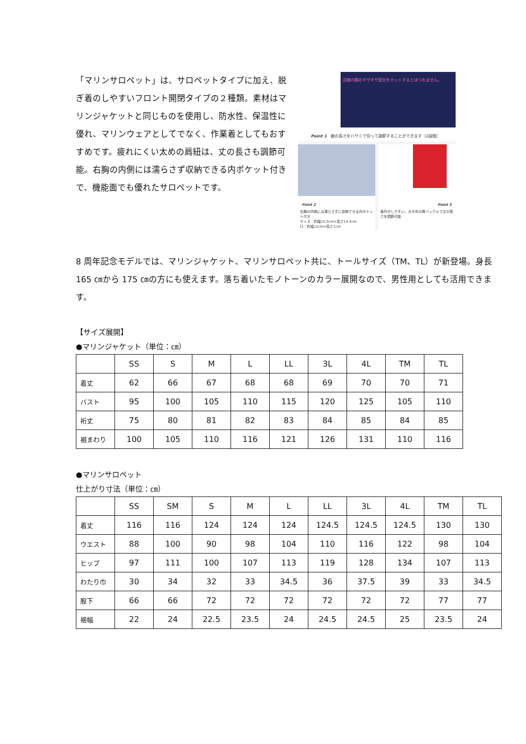「マリンサロペット」は、サロペットタイプに加え、脱ぎ着のしやすいフロント開閉タイプの２種類。素材はマリンジャケットと同じものを使用し、防水性、保温性に優れ、マリンウェアとしてでなく、作業着としてもおすすめです。疲れにくい太めの肩紐は、丈の長さも調節可能。右胸の内側には濡らさず収納できる内ポケット付きで、機能面でも優れたサロペットです。
点線の間のギザギザ部分をカットするとほつれません。
Point 1　裾の長さをハサミで切って調節することができます（2段階）
Point 2
右胸の内側には濡らさずに収納できる内ポケット付き
サイズ：約幅15.5cm×高さ14.5cm
口：約幅12cm×高さ1cm
Point 3
操作がしやすい、大きめの肩バックルで丈の長さを調節可能
8 周年記念モデルでは、マリンジャケット、マリンサロペット共に、トールサイズ（TM、TL）が新登場。身長 165 ㎝から 175 ㎝の方にも使えます。落ち着いたモノトーンのカラー展開なので、男性用としても活用できます。
【サイズ展開】
●マリンジャケット（単位：㎝）
| | SS | S | M | L | LL | 3L | 4L | TM | TL |
| --- | --- | --- | --- | --- | --- | --- | --- | --- | --- |
| 着丈 | 62 | 66 | 67 | 68 | 68 | 69 | 70 | 70 | 71 |
| バスト | 95 | 100 | 105 | 110 | 115 | 120 | 125 | 105 | 110 |
| 裄丈 | 75 | 80 | 81 | 82 | 83 | 84 | 85 | 84 | 85 |
| 裾まわり | 100 | 105 | 110 | 116 | 121 | 126 | 131 | 110 | 116 |
●マリンサロペット
仕上がり寸法（単位：㎝）
| | SS | SM | S | M | L | LL | 3L | 4L | TM | TL |
| --- | --- | --- | --- | --- | --- | --- | --- | --- | --- | --- |
| 着丈 | 116 | 116 | 124 | 124 | 124 | 124.5 | 124.5 | 124.5 | 130 | 130 |
| ウエスト | 88 | 100 | 90 | 98 | 104 | 110 | 116 | 122 | 98 | 104 |
| ヒップ | 97 | 111 | 100 | 107 | 113 | 119 | 128 | 134 | 107 | 113 |
| わたり巾 | 30 | 34 | 32 | 33 | 34.5 | 36 | 37.5 | 39 | 33 | 34.5 |
| 股下 | 66 | 66 | 72 | 72 | 72 | 72 | 72 | 72 | 77 | 77 |
| 裾幅 | 22 | 24 | 22.5 | 23.5 | 24 | 24.5 | 24.5 | 25 | 23.5 | 24 |